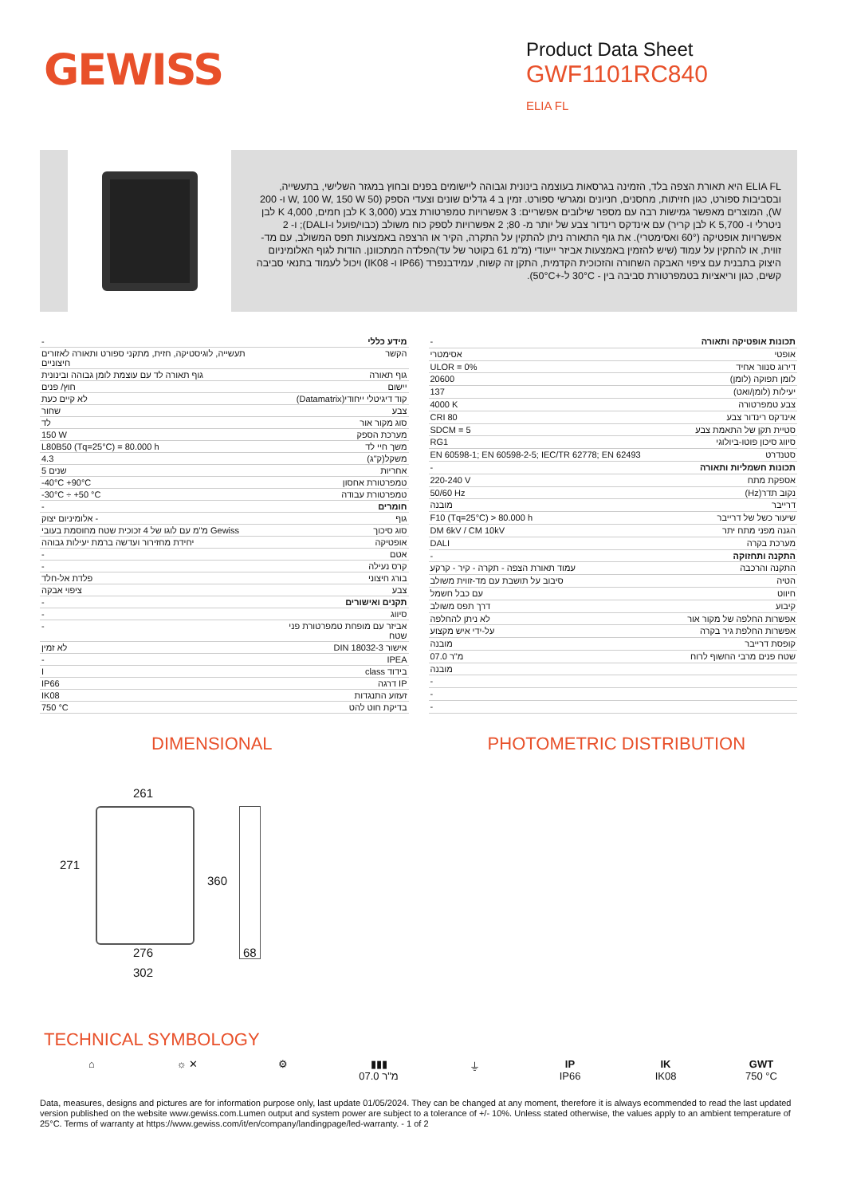GEWISS
Product Data Sheet
GWF1101RC840
ELIA FL
ELIA FL היא תאורת הצפה בלד, הזמינה בגרסאות בעוצמה בינונית וגבוהה ליישומים בפנים ובחוץ במגזר השלישי, בתעשייה, ובסביבות ספורט, כגון חזיתות, מחסנים, חניונים ומגרשי ספורט. זמין ב 4 גדלים שונים וצעדי הספק (50 W, 100 W, 150 W ו- 200 W), המוצרים מאפשר גמישות רבה עם מספר שילובים אפשריים: 3 אפשרויות טמפרטורת צבע (3,000 K לבן חמים, 4,000 K לבן ניטרלי ו- 5,700 K לבן קריר) עם אינדקס רינדור צבע של יותר מ- 80; 2 אפשרויות לספק כוח משולב (כבוי/פועל ו-DALI); ו- 2 אפשרויות אופטיקה (60° ואסימטרי). את גוף התאורה ניתן להתקין על התקרה, הקיר או הרצפה באמצעות תפס המשולב, עם מד-זווית, או להתקין על עמוד (שיש להזמין באמצעות אביזר ייעודי (מ"מ 61 בקוטר של עד)הפלדה המתכוונן. הודות לגוף האלומיניום היצוק בתבנית עם ציפוי האבקה השחורה והזכוכית הקדמית, התקן זה קשוח, עמידבנפרד (IP66 ו- IK08) ויכול לעמוד בתנאי סביבה קשים, כגון וריאציות בטמפרטורת סביבה בין - 30°C ל-+50°C).
| - | מידע כללי |
| תעשייה, לוגיסטיקה, חזית, מתקני ספורט ותאורה לאזורים חיצוניים | הקשר |
| גוף תאורה לד עם עוצמת לומן גבוהה ובינונית | גוף תאורה |
| חוץ/ פנים | יישום |
| לא קיים כעת | קוד דיגיטלי ייחודי(Datamatrix) |
| שחור | צבע |
| לד | סוג מקור אור |
| 150 W | מערכת הספק |
| L80B50 (Tq=25°C) = 80.000 h | משך חיי לד |
| 4.3 | משקל(ק"ג) |
| 5 שנים | אחריות |
| -40°C +90°C | טמפרטורת אחסון |
| -30°C ÷ +50 °C | טמפרטורת עבודה |
| - | חומרים |
| אלומיניום יצוק - | גוף |
| מ"מ עם לוגו של 4 זכוכית שטח מחוסמת בעובי Gewiss | סוג סיכוך |
| יחידת מחזירור ועדשה ברמת יעילות גבוהה | אופטיקה |
| - | אטם |
| - | קרס נעילה |
| פלדת אל-חלד | בורג חיצוני |
| ציפוי אבקה | צבע |
| - | תקנים ואישורים |
| - | סיווג |
| - | אביזר עם מופחת טמפרטורת פני שטח |
| לא זמין | אישור DIN 18032-3 |
| - | IPEA |
| I | בידוד class |
| IP66 | IP דרגה |
| IK08 | זעזוע התנגדות |
| 750 °C | בדיקת חוט להט |
| - | תכונות אופטיקה ותאורה |
| אסימטרי | אופטי |
| ULOR = 0% | דירוג סנוור אחיד |
| 20600 | לומן תפוקה (לומן) |
| 137 | יעילות (לומן/ואט) |
| 4000 K | צבע טמפרטורה |
| CRI 80 | אינדקס רינדור צבע |
| SDCM = 5 | סטיית תקן של התאמת צבע |
| RG1 | סיווג סיכון פוטו-ביולוגי |
| EN 60598-1; EN 60598-2-5; IEC/TR 62778; EN 62493 | סטנדרט |
| - | תכונות חשמליות ותאורה |
| 220-240 V | אספקת מתח |
| 50/60 Hz | נקוב תדר(Hz) |
| מובנה | דרייבר |
| F10 (Tq=25°C) > 80.000 h | שיעור כשל של דרייבר |
| DM 6kV / CM 10kV | הגנה מפני מתח יתר |
| DALI | מערכת בקרה |
| - | התקנה ותחזוקה |
| עמוד תאורת הצפה - תקרה - קיר - קרקע | התקנה והרכבה |
| סיבוב על תושבת עם מד-זווית משולב | הטיה |
| עם כבל חשמל | חיווט |
| דרך תפס משולב | קיבוע |
| לא ניתן להחלפה | אפשרות החלפה של מקור אור |
| על-ידי איש מקצוע | אפשרות החלפת גיר בקרה |
| מובנה | קופסת דרייבר |
| 07.0 מ"ר | שטח פנים מרבי החשוף לרוח |
| מובנה | |
| - | |
| - | |
| - | |
DIMENSIONAL PHOTOMETRIC DISTRIBUTION
261
271
360
276 68
302
TECHNICAL SYMBOLOGY
⌂ ☼ ✕ ⚙ ▮▮▮
07.0 מ"ר
⏚ IP
IP66
IK
IK08
GWT
750 °C
Data, measures, designs and pictures are for information purpose only, last update 01/05/2024. They can be changed at any moment, therefore it is always ecommended to read the last updated version published on the website www.gewiss.com.Lumen output and system power are subject to a tolerance of +/- 10%. Unless stated otherwise, the values apply to an ambient temperature of 25°C. Terms of warranty at https://www.gewiss.com/it/en/company/landingpage/led-warranty. - 1 of 2